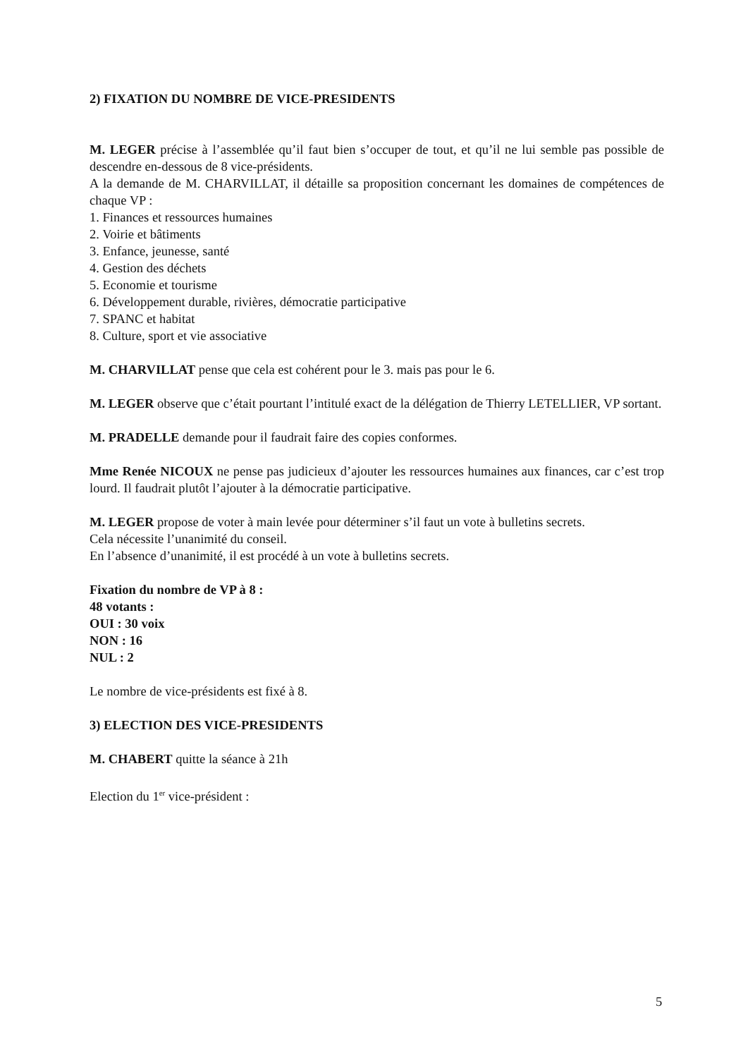2) FIXATION DU NOMBRE DE VICE-PRESIDENTS
M. LEGER précise à l’assemblée qu’il faut bien s’occuper de tout, et qu’il ne lui semble pas possible de descendre en-dessous de 8 vice-présidents.
A la demande de M. CHARVILLAT, il détaille sa proposition concernant les domaines de compétences de chaque VP :
1. Finances et ressources humaines
2. Voirie et bâtiments
3. Enfance, jeunesse, santé
4. Gestion des déchets
5. Economie et tourisme
6. Développement durable, rivières, démocratie participative
7. SPANC et habitat
8. Culture, sport et vie associative
M. CHARVILLAT pense que cela est cohérent pour le 3. mais pas pour le 6.
M. LEGER observe que c’était pourtant l’intitulé exact de la délégation de Thierry LETELLIER, VP sortant.
M. PRADELLE demande pour il faudrait faire des copies conformes.
Mme Renée NICOUX ne pense pas judicieux d’ajouter les ressources humaines aux finances, car c’est trop lourd. Il faudrait plutôt l’ajouter à la démocratie participative.
M. LEGER propose de voter à main levée pour déterminer s’il faut un vote à bulletins secrets.
Cela nécessite l’unanimité du conseil.
En l’absence d’unanimité, il est procédé à un vote à bulletins secrets.
Fixation du nombre de VP à 8 :
48 votants :
OUI : 30 voix
NON : 16
NUL : 2
Le nombre de vice-présidents est fixé à 8.
3) ELECTION DES VICE-PRESIDENTS
M. CHABERT quitte la séance à 21h
Election du 1<sup>er</sup> vice-président :
5